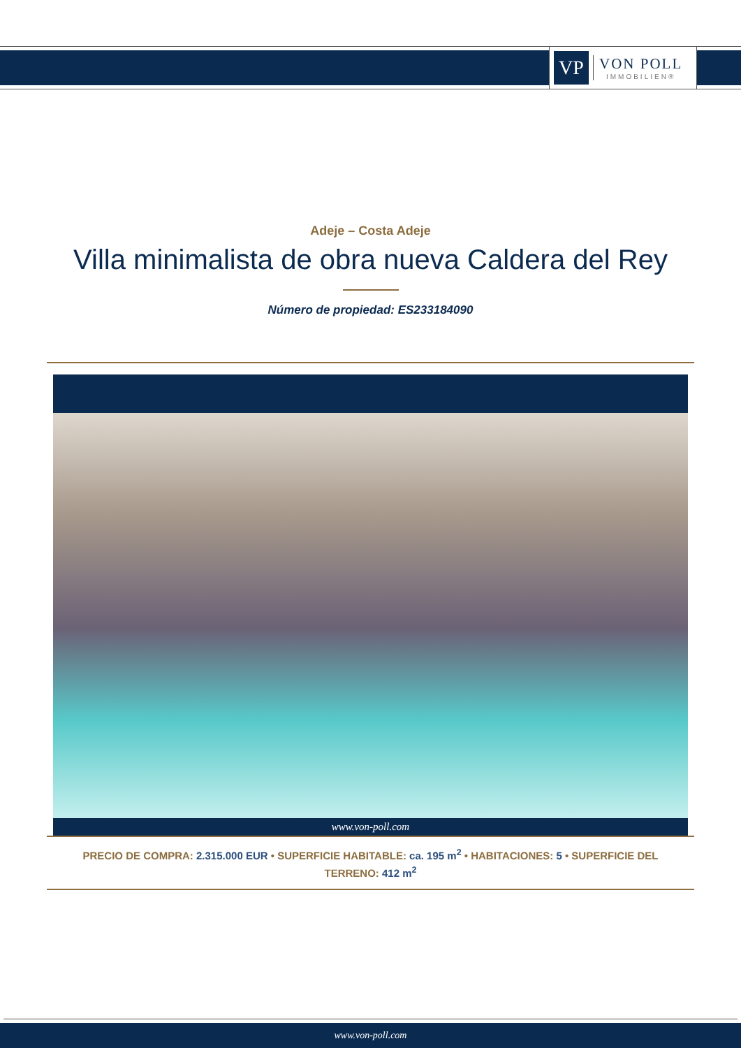VP
VON POLL
IMMOBILIEN®
Adeje – Costa Adeje
Villa minimalista de obra nueva Caldera del Rey
Número de propiedad: ES233184090
www.von-poll.com
PRECIO DE COMPRA: 2.315.000 EUR • SUPERFICIE HABITABLE: ca. 195 m<sup>2</sup> • HABITACIONES: 5 • SUPERFICIE DEL TERRENO: 412 m<sup>2</sup>
www.von-poll.com